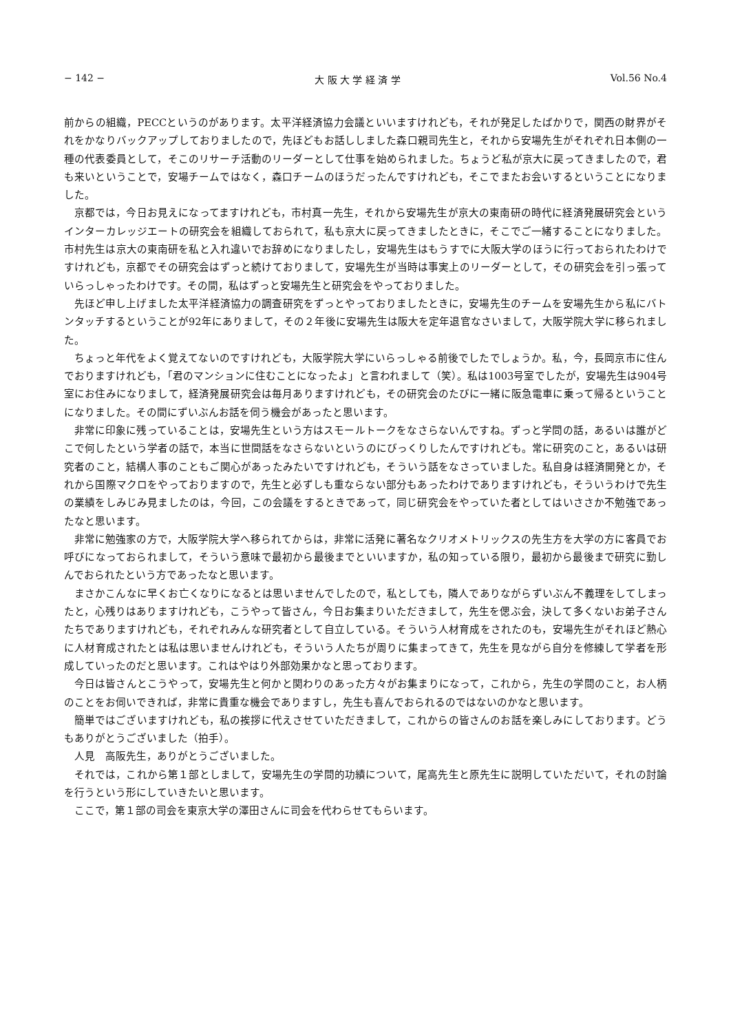− 142 − 大 阪 大 学 経 済 学 Vol.56 No.4
前からの組織，PECCというのがあります。太平洋経済協力会議といいますけれども，それが発足したばかりで，関西の財界がそれをかなりバックアップしておりましたので，先ほどもお話ししました森口親司先生と，それから安場先生がそれぞれ日本側の一種の代表委員として，そこのリサーチ活動のリーダーとして仕事を始められました。ちょうど私が京大に戻ってきましたので，君も来いということで，安場チームではなく，森口チームのほうだったんですけれども，そこでまたお会いするということになりました。
京都では，今日お見えになってますけれども，市村真一先生，それから安場先生が京大の東南研の時代に経済発展研究会というインターカレッジエートの研究会を組織しておられて，私も京大に戻ってきましたときに，そこでご一緒することになりました。市村先生は京大の東南研を私と入れ違いでお辞めになりましたし，安場先生はもうすでに大阪大学のほうに行っておられたわけですけれども，京都でその研究会はずっと続けておりまして，安場先生が当時は事実上のリーダーとして，その研究会を引っ張っていらっしゃったわけです。その間，私はずっと安場先生と研究会をやっておりました。
先ほど申し上げました太平洋経済協力の調査研究をずっとやっておりましたときに，安場先生のチームを安場先生から私にバトンタッチするということが92年にありまして，その２年後に安場先生は阪大を定年退官なさいまして，大阪学院大学に移られました。
ちょっと年代をよく覚えてないのですけれども，大阪学院大学にいらっしゃる前後でしたでしょうか。私，今，長岡京市に住んでおりますけれども，「君のマンションに住むことになったよ」と言われまして（笑）。私は1003号室でしたが，安場先生は904号室にお住みになりまして，経済発展研究会は毎月ありますけれども，その研究会のたびに一緒に阪急電車に乗って帰るということになりました。その間にずいぶんお話を伺う機会があったと思います。
非常に印象に残っていることは，安場先生という方はスモールトークをなさらないんですね。ずっと学問の話，あるいは誰がどこで何したという学者の話で，本当に世間話をなさらないというのにびっくりしたんですけれども。常に研究のこと，あるいは研究者のこと，結構人事のこともご関心があったみたいですけれども，そういう話をなさっていました。私自身は経済開発とか，それから国際マクロをやっておりますので，先生と必ずしも重ならない部分もあったわけでありますけれども，そういうわけで先生の業績をしみじみ見ましたのは，今回，この会議をするときであって，同じ研究会をやっていた者としてはいささか不勉強であったなと思います。
非常に勉強家の方で，大阪学院大学へ移られてからは，非常に活発に著名なクリオメトリックスの先生方を大学の方に客員でお呼びになっておられまして，そういう意味で最初から最後までといいますか，私の知っている限り，最初から最後まで研究に勤しんでおられたという方であったなと思います。
まさかこんなに早くお亡くなりになるとは思いませんでしたので，私としても，隣人でありながらずいぶん不義理をしてしまったと，心残りはありますけれども，こうやって皆さん，今日お集まりいただきまして，先生を偲ぶ会，決して多くないお弟子さんたちでありますけれども，それぞれみんな研究者として自立している。そういう人材育成をされたのも，安場先生がそれほど熱心に人材育成されたとは私は思いませんけれども，そういう人たちが周りに集まってきて，先生を見ながら自分を修練して学者を形成していったのだと思います。これはやはり外部効果かなと思っております。
今日は皆さんとこうやって，安場先生と何かと関わりのあった方々がお集まりになって，これから，先生の学問のこと，お人柄のことをお伺いできれば，非常に貴重な機会でありますし，先生も喜んでおられるのではないのかなと思います。
簡単ではございますけれども，私の挨拶に代えさせていただきまして，これからの皆さんのお話を楽しみにしております。どうもありがとうございました（拍手）。
人見　高阪先生，ありがとうございました。
それでは，これから第１部としまして，安場先生の学問的功績について，尾高先生と原先生に説明していただいて，それの討論を行うという形にしていきたいと思います。
ここで，第１部の司会を東京大学の澤田さんに司会を代わらせてもらいます。